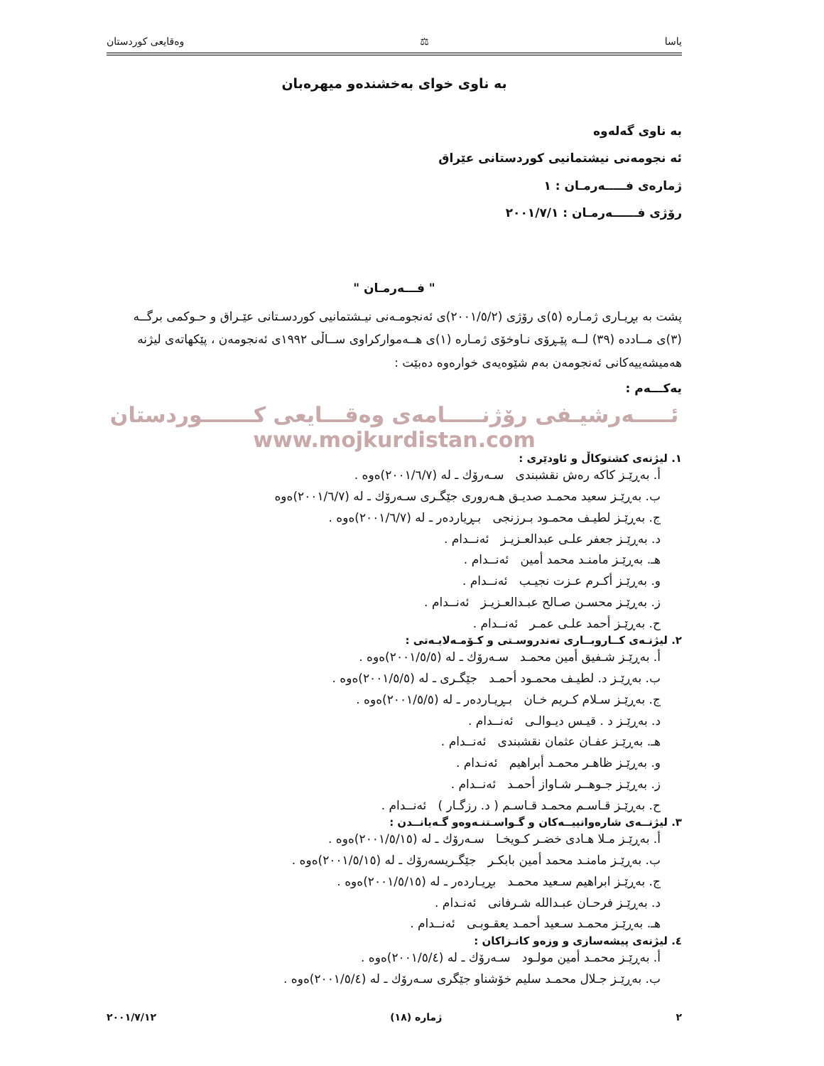یاسا ⚖ وەقایعی کوردستان
بە ناوی خوای بەخشندەو میهرەبان
بە ناوی گەلەوە
ئە نجومەنی نیشتمانیی کوردستانی عێراق
ژمارەی فـــــەرمـان : ١
رۆژی فــــــەرمـان : ٢٠٠١/٧/١
" فـــەرمـان "
پشت بە بڕیـاری ژمـارە (٥)ی رۆژی (٢٠٠١/٥/٢)ی ئەنجومـەنی نیـشتمانیی کوردسـتانی عێـراق و حـوکمی برگــە (٣)ی مــاددە (٣٩) لــە پێـڕۆی نـاوخۆی ژمـارە (١)ی هــەموارکراوی ســاڵی ١٩٩٢ی ئەنجومەن ، پێکهاتەی لیژنە هەمیشەییەکانی ئەنجومەن بەم شێوەیەی خوارەوە دەبێت :
یەکـــەم :
ئـــــەرشیـفی رۆژنـــــامەی وەقـــایعی کـــــــوردستان
www.mojkurdistan.com
١. لیژنەی کشتوکاڵ و ئاودێری :
أ. بەڕێـز کاکە رەش نقشبندی سـەرۆك ـ لە (٢٠٠١/٦/٧)ەوە .
ب. بەڕێـز سعید محمـد صدیـق هـەروری جێگـری سـەرۆك ـ لە (٢٠٠١/٦/٧)ەوە
ج. بەڕێـز لطیـف محمـود بـرزنجی بـڕیاردەر ـ لە (٢٠٠١/٦/٧)ەوە .
د. بەڕێـز جعفر علـی عبدالعـزیـز ئەنــدام .
هـ. بەڕێـز مامنـد محمد أمین ئەنــدام .
و. بەڕێـز أکـرم عـزت نجیـب ئەنــدام .
ز. بەڕێـز محسـن صـالح عبـدالعـزیـز ئەنــدام .
ح. بەڕێـز أحمد علـی عمـر ئەنــدام .
٢. لیژنـەی کــاروبــاری تەندروسـتی و کـۆمـەلایـەتی :
أ. بەڕێـز شـفیق أمین محمـد سـەرۆك ـ لە (٢٠٠١/٥/٥)ەوە .
ب. بەڕێـز د. لطیـف محمـود أحمـد جێگـری ـ لە (٢٠٠١/٥/٥)ەوە .
ج. بەڕێـز سـلام کـریم خـان بـڕیـاردەر ـ لە (٢٠٠١/٥/٥)ەوە .
د. بەڕێـز د . قیـس دیـوالـی ئەنــدام .
هـ. بەڕێـز عفـان عثمان نقشبندی ئەنــدام .
و. بەڕێـز ظاهـر محمـد أبراهیم ئەنـدام .
ز. بەڕێـز جـوهــر شـاواز أحمـد ئەنــدام .
ح. بەڕێـز قـاسـم محمـد قـاسـم ( د. رزگـار ) ئەنــدام .
٣. لیژنــەی شارەوانییــەکان و گـواسـتنـەوەو گـەیانــدن :
أ. بەڕێـز مـلا هـادی خضـر کـویخـا سـەرۆك ـ لە (٢٠٠١/٥/١٥)ەوە .
ب. بەڕێـز مامنـد محمد أمین بابکـر جێگـریسەرۆك ـ لە (٢٠٠١/٥/١٥)ەوە .
ج. بەڕێـز ابراهیم سـعید محمـد بڕیـاردەر ـ لە (٢٠٠١/٥/١٥)ەوە .
د. بەڕێـز فرحـان عبـدالله شـرفانی ئەنـدام .
هـ. بەڕێـز محمـد سـعید أحمـد یعقـوبـی ئەنــدام .
٤. لیژنەی پیشەسازی و وزەو کانـزاکان :
أ. بەڕێـز محمـد أمین مولـود سـەرۆك ـ لە (٢٠٠١/٥/٤)ەوە .
ب. بەڕێـز جـلال محمـد سلیم خۆشناو جێگری سـەرۆك ـ لە (٢٠٠١/٥/٤)ەوە .
٢ ژمارە (١٨) ٢٠٠١/٧/١٢